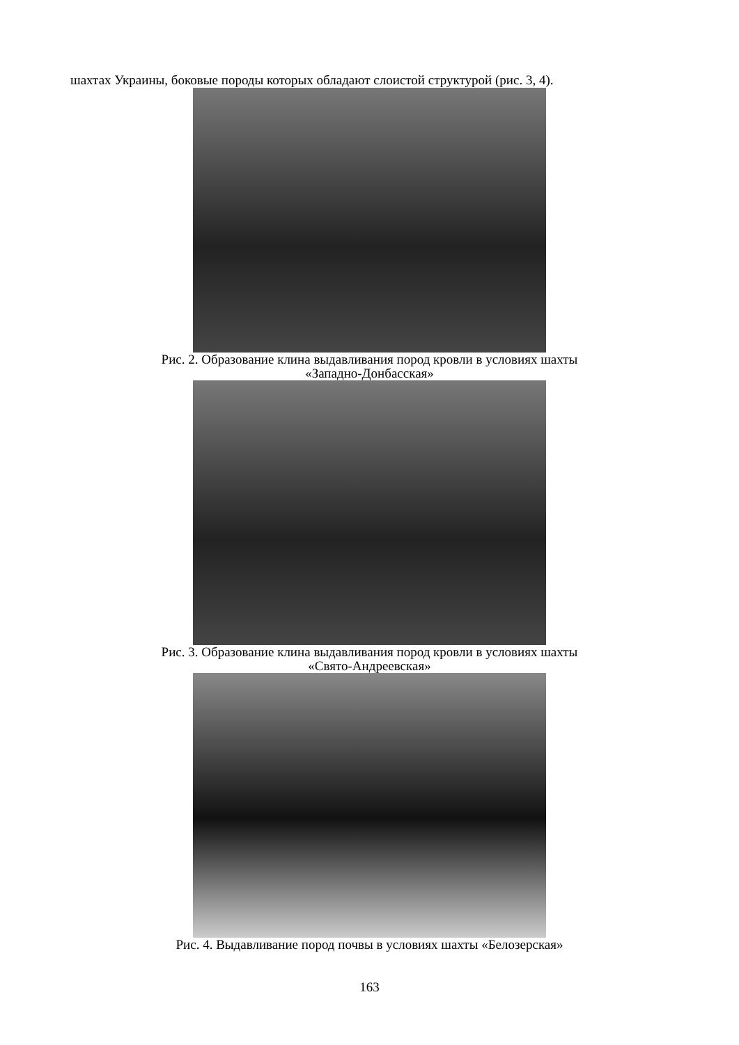шахтах Украины, боковые породы которых обладают слоистой структурой (рис. 3, 4).
Рис. 2. Образование клина выдавливания пород кровли в условиях шахты
«Западно-Донбасская»
Рис. 3. Образование клина выдавливания пород кровли в условиях шахты
«Свято-Андреевская»
Рис. 4. Выдавливание пород почвы в условиях шахты «Белозерская»
163